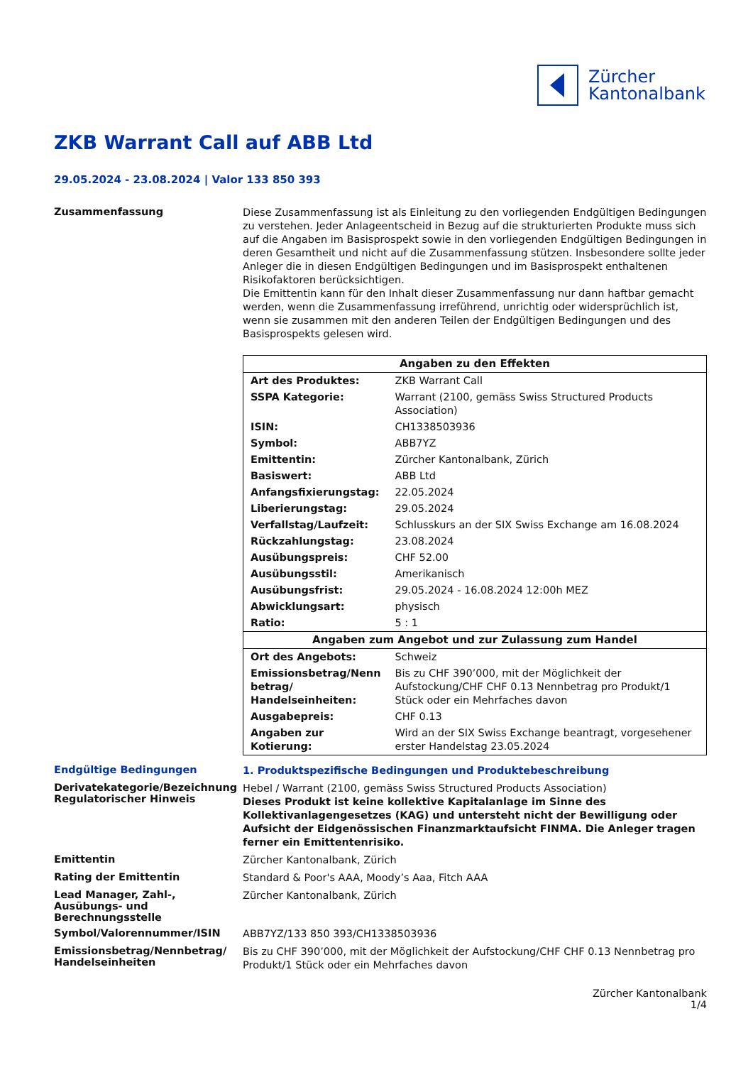Zürcher
Kantonalbank
ZKB Warrant Call auf ABB Ltd
29.05.2024 - 23.08.2024 | Valor 133 850 393
Zusammenfassung
Diese Zusammenfassung ist als Einleitung zu den vorliegenden Endgültigen Bedingungen zu verstehen. Jeder Anlageentscheid in Bezug auf die strukturierten Produkte muss sich auf die Angaben im Basisprospekt sowie in den vorliegenden Endgültigen Bedingungen in deren Gesamtheit und nicht auf die Zusammenfassung stützen. Insbesondere sollte jeder Anleger die in diesen Endgültigen Bedingungen und im Basisprospekt enthaltenen Risikofaktoren berücksichtigen.
Die Emittentin kann für den Inhalt dieser Zusammenfassung nur dann haftbar gemacht werden, wenn die Zusammenfassung irreführend, unrichtig oder widersprüchlich ist, wenn sie zusammen mit den anderen Teilen der Endgültigen Bedingungen und des Basisprospekts gelesen wird.
| Angaben zu den Effekten | |
| --- | --- |
| Art des Produktes: | ZKB Warrant Call |
| SSPA Kategorie: | Warrant (2100, gemäss Swiss Structured Products Association) |
| ISIN: | CH1338503936 |
| Symbol: | ABB7YZ |
| Emittentin: | Zürcher Kantonalbank, Zürich |
| Basiswert: | ABB Ltd |
| Anfangsfixierungstag: | 22.05.2024 |
| Liberierungstag: | 29.05.2024 |
| Verfallstag/Laufzeit: | Schlusskurs an der SIX Swiss Exchange am 16.08.2024 |
| Rückzahlungstag: | 23.08.2024 |
| Ausübungspreis: | CHF 52.00 |
| Ausübungsstil: | Amerikanisch |
| Ausübungsfrist: | 29.05.2024 - 16.08.2024 12:00h MEZ |
| Abwicklungsart: | physisch |
| Ratio: | 5 : 1 |
| Angaben zum Angebot und zur Zulassung zum Handel | |
| Ort des Angebots: | Schweiz |
| Emissionsbetrag/Nenn betrag/ Handelseinheiten: | Bis zu CHF 390’000, mit der Möglichkeit der Aufstockung/CHF CHF 0.13 Nennbetrag pro Produkt/1 Stück oder ein Mehrfaches davon |
| Ausgabepreis: | CHF 0.13 |
| Angaben zur Kotierung: | Wird an der SIX Swiss Exchange beantragt, vorgesehener erster Handelstag 23.05.2024 |
Endgültige Bedingungen
1. Produktspezifische Bedingungen und Produktebeschreibung
Derivatekategorie/Bezeichnung
Regulatorischer Hinweis
Hebel / Warrant (2100, gemäss Swiss Structured Products Association)
Dieses Produkt ist keine kollektive Kapitalanlage im Sinne des Kollektivanlagengesetzes (KAG) und untersteht nicht der Bewilligung oder Aufsicht der Eidgenössischen Finanzmarktaufsicht FINMA. Die Anleger tragen ferner ein Emittentenrisiko.
Emittentin
Zürcher Kantonalbank, Zürich
Rating der Emittentin
Standard & Poor's AAA, Moody’s Aaa, Fitch AAA
Lead Manager, Zahl-, Ausübungs- und Berechnungsstelle
Zürcher Kantonalbank, Zürich
Symbol/Valorennummer/ISIN
ABB7YZ/133 850 393/CH1338503936
Emissionsbetrag/Nennbetrag/ Handelseinheiten
Bis zu CHF 390’000, mit der Möglichkeit der Aufstockung/CHF CHF 0.13 Nennbetrag pro Produkt/1 Stück oder ein Mehrfaches davon
Zürcher Kantonalbank
1/4